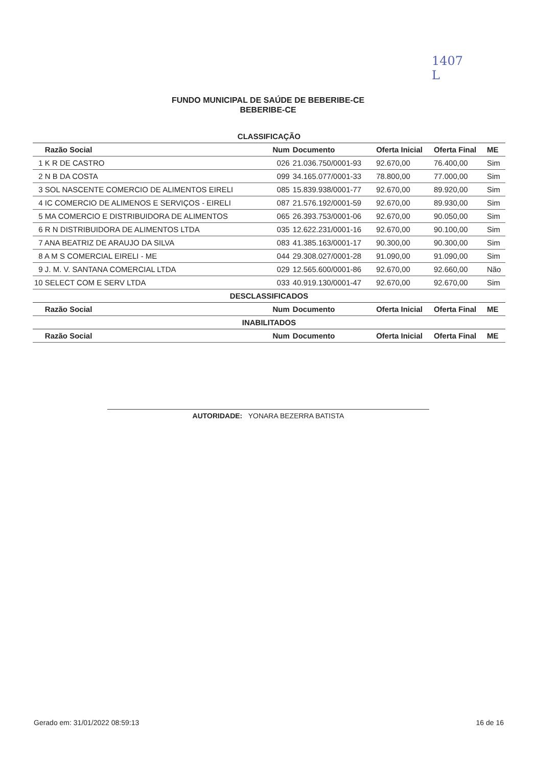1407
L
FUNDO MUNICIPAL DE SAÚDE DE BEBERIBE-CE
BEBERIBE-CE
| CLASSIFICAÇÃO | | | | | |
| Razão Social | Num | Documento | Oferta Inicial | Oferta Final | ME |
| 1 K R DE CASTRO | 026 | 21.036.750/0001-93 | 92.670,00 | 76.400,00 | Sim |
| 2 N B DA COSTA | 099 | 34.165.077/0001-33 | 78.800,00 | 77.000,00 | Sim |
| 3 SOL NASCENTE COMERCIO DE ALIMENTOS EIRELI | 085 | 15.839.938/0001-77 | 92.670,00 | 89.920,00 | Sim |
| 4 IC COMERCIO DE ALIMENOS E SERVIÇOS - EIRELI | 087 | 21.576.192/0001-59 | 92.670,00 | 89.930,00 | Sim |
| 5 MA COMERCIO E DISTRIBUIDORA DE ALIMENTOS | 065 | 26.393.753/0001-06 | 92.670,00 | 90.050,00 | Sim |
| 6 R N DISTRIBUIDORA DE ALIMENTOS LTDA | 035 | 12.622.231/0001-16 | 92.670,00 | 90.100,00 | Sim |
| 7 ANA BEATRIZ DE ARAUJO DA SILVA | 083 | 41.385.163/0001-17 | 90.300,00 | 90.300,00 | Sim |
| 8 A M S COMERCIAL EIRELI - ME | 044 | 29.308.027/0001-28 | 91.090,00 | 91.090,00 | Sim |
| 9 J. M. V. SANTANA COMERCIAL LTDA | 029 | 12.565.600/0001-86 | 92.670,00 | 92.660,00 | Não |
| 10 SELECT COM E SERV LTDA | 033 | 40.919.130/0001-47 | 92.670,00 | 92.670,00 | Sim |
| DESCLASSIFICADOS | | | | | |
| Razão Social | Num | Documento | Oferta Inicial | Oferta Final | ME |
| INABILITADOS | | | | | |
| Razão Social | Num | Documento | Oferta Inicial | Oferta Final | ME |
AUTORIDADE: YONARA BEZERRA BATISTA
Gerado em: 31/01/2022 08:59:13 16 de 16